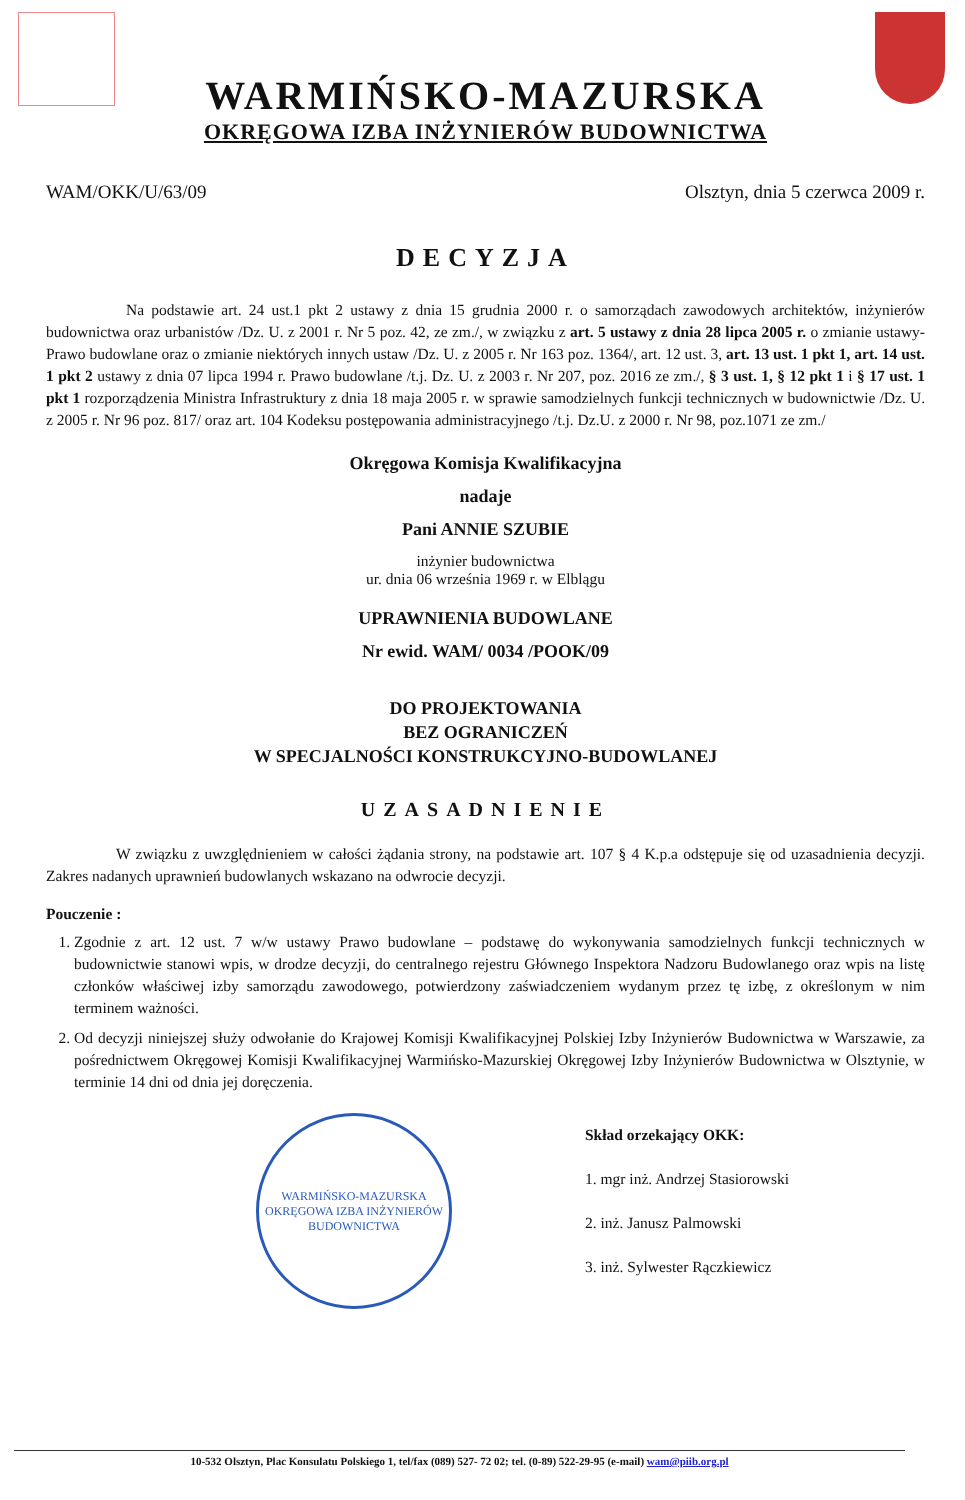WARMIŃSKO-MAZURSKA
OKRĘGOWA IZBA INŻYNIERÓW BUDOWNICTWA
WAM/OKK/U/63/09 Olsztyn, dnia 5 czerwca 2009 r.
DECYZJA
Na podstawie art. 24 ust.1 pkt 2 ustawy z dnia 15 grudnia 2000 r. o samorządach zawodowych architektów, inżynierów budownictwa oraz urbanistów /Dz. U. z 2001 r. Nr 5 poz. 42, ze zm./, w związku z art. 5 ustawy z dnia 28 lipca 2005 r. o zmianie ustawy-Prawo budowlane oraz o zmianie niektórych innych ustaw /Dz. U. z 2005 r. Nr 163 poz. 1364/, art. 12 ust. 3, art. 13 ust. 1 pkt 1, art. 14 ust. 1 pkt 2 ustawy z dnia 07 lipca 1994 r. Prawo budowlane /t.j. Dz. U. z 2003 r. Nr 207, poz. 2016 ze zm./, § 3 ust. 1, § 12 pkt 1 i § 17 ust. 1 pkt 1 rozporządzenia Ministra Infrastruktury z dnia 18 maja 2005 r. w sprawie samodzielnych funkcji technicznych w budownictwie /Dz. U. z 2005 r. Nr 96 poz. 817/ oraz art. 104 Kodeksu postępowania administracyjnego /t.j. Dz.U. z 2000 r. Nr 98, poz.1071 ze zm./
Okręgowa Komisja Kwalifikacyjna
nadaje
Pani ANNIE SZUBIE
inżynier budownictwa
ur. dnia 06 września 1969 r. w Elblągu
UPRAWNIENIA BUDOWLANE
Nr ewid. WAM/ 0034 /POOK/09
DO PROJEKTOWANIA
BEZ OGRANICZEŃ
W SPECJALNOŚCI KONSTRUKCYJNO-BUDOWLANEJ
UZASADNIENIE
W związku z uwzględnieniem w całości żądania strony, na podstawie art. 107 § 4 K.p.a odstępuje się od uzasadnienia decyzji. Zakres nadanych uprawnień budowlanych wskazano na odwrocie decyzji.
Pouczenie :
1. Zgodnie z art. 12 ust. 7 w/w ustawy Prawo budowlane – podstawę do wykonywania samodzielnych funkcji technicznych w budownictwie stanowi wpis, w drodze decyzji, do centralnego rejestru Głównego Inspektora Nadzoru Budowlanego oraz wpis na listę członków właściwej izby samorządu zawodowego, potwierdzony zaświadczeniem wydanym przez tę izbę, z określonym w nim terminem ważności.
2. Od decyzji niniejszej służy odwołanie do Krajowej Komisji Kwalifikacyjnej Polskiej Izby Inżynierów Budownictwa w Warszawie, za pośrednictwem Okręgowej Komisji Kwalifikacyjnej Warmińsko-Mazurskiej Okręgowej Izby Inżynierów Budownictwa w Olsztynie, w terminie 14 dni od dnia jej doręczenia.
WARMIŃSKO-MAZURSKA OKRĘGOWA IZBA INŻYNIERÓW BUDOWNICTWA
Skład orzekający OKK:
1. mgr inż. Andrzej Stasiorowski
2. inż. Janusz Palmowski
3. inż. Sylwester Rączkiewicz
10-532 Olsztyn, Plac Konsulatu Polskiego 1, tel/fax (089) 527- 72 02; tel. (0-89) 522-29-95 (e-mail) wam@piib.org.pl